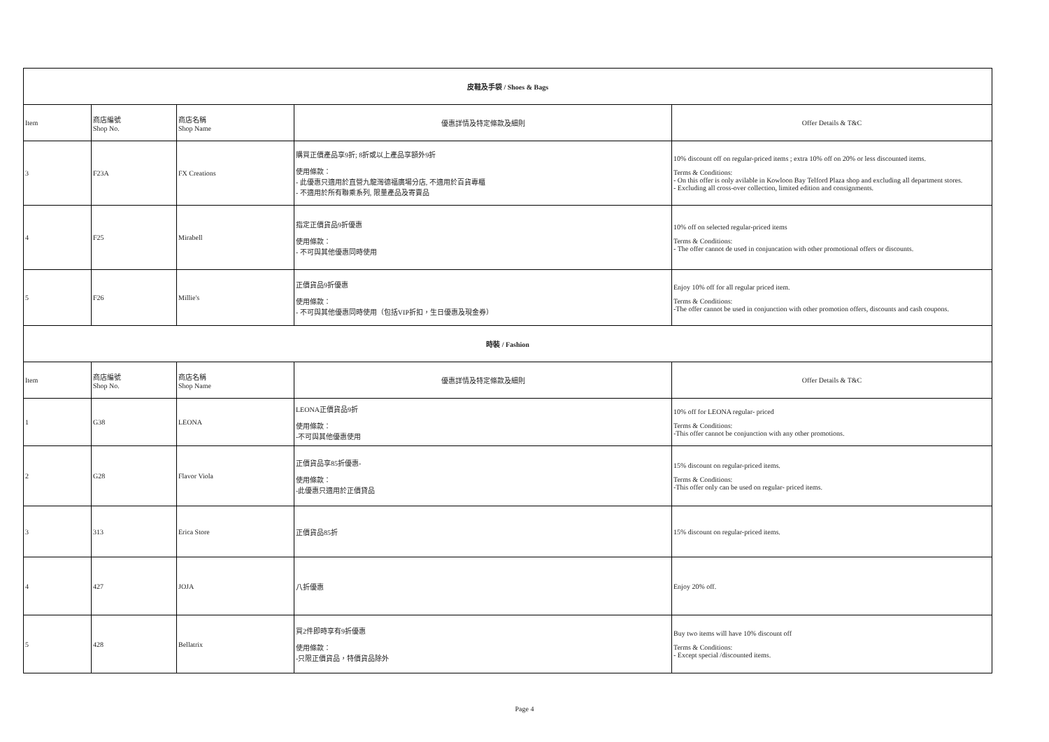| 皮鞋及手袋 / Shoes & Bags | | | | |
| --- | --- | --- | --- | --- |
| Item | 商店編號 Shop No. | 商店名稱 Shop Name | 優惠詳情及特定條款及細則 | Offer Details & T&C |
| 3 | F23A | FX Creations | 購買正價產品享9折; 8折或以上產品享額外9折 使用條款： - 此優惠只適用於直營九龍灣德福廣場分店, 不適用於百貨專櫃 - 不適用於所有聯乘系列, 限量產品及寄賣品 | 10% discount off on regular-priced items ; extra 10% off on 20% or less discounted items. Terms & Conditions: - On this offer is only avilable in Kowloon Bay Telford Plaza shop and excluding all department stores. - Excluding all cross-over collection, limited edition and consignments. |
| 4 | F25 | Mirabell | 指定正價貨品9折優惠 使用條款： - 不可與其他優惠同時使用 | 10% off on selected regular-priced items Terms & Conditions: - The offer cannot de used in conjuncation with other promotional offers or discounts. |
| 5 | F26 | Millie's | 正價貨品9折優惠 使用條款： - 不可與其他優惠同時使用（包括VIP折扣，生日優惠及現金券） | Enjoy 10% off for all regular priced item. Terms & Conditions: -The offer cannot be used in conjunction with other promotion offers, discounts and cash coupons. |
| 時裝 / Fashion | | | | |
| Item | 商店編號 Shop No. | 商店名稱 Shop Name | 優惠詳情及特定條款及細則 | Offer Details & T&C |
| 1 | G38 | LEONA | LEONA正價貨品9折 使用條款： -不可與其他優惠使用 | 10% off for LEONA regular- priced Terms & Conditions: -This offer cannot be conjunction with any other promotions. |
| 2 | G28 | Flavor Viola | 正價貨品享85折優惠- 使用條款： -此優惠只適用於正價貸品 | 15% discount on regular-priced items. Terms & Conditions: -This offer only can be used on regular- priced items. |
| 3 | 313 | Erica Store | 正價貨品85折 | 15% discount on regular-priced items. |
| 4 | 427 | JOJA | 八折優惠 | Enjoy 20% off. |
| 5 | 428 | Bellatrix | 買2件即時享有9折優惠 使用條款： -只限正價貨品，特價貨品除外 | Buy two items will have 10% discount off Terms & Conditions: - Except special /discounted items. |
Page 4